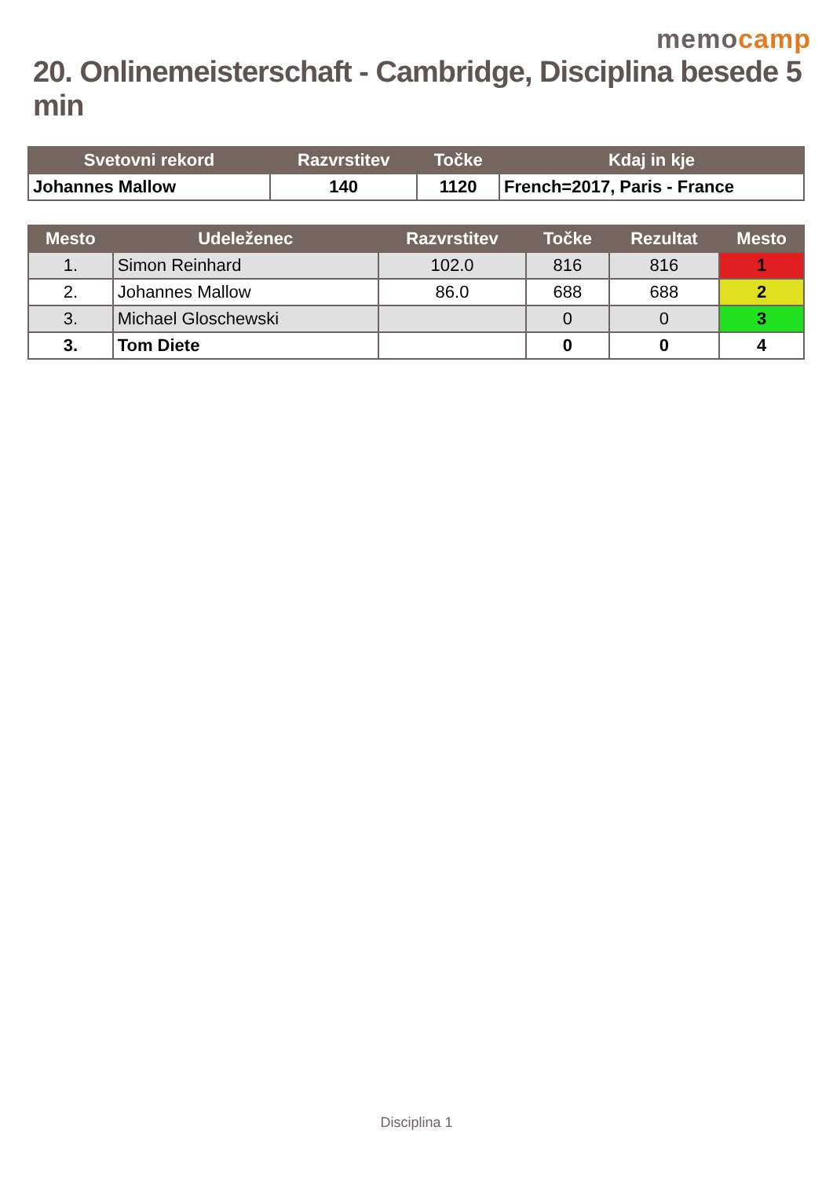memocamp
20. Onlinemeisterschaft - Cambridge, Disciplina besede 5 min
| Svetovni rekord | Razvrstitev | Točke | Kdaj in kje |
| --- | --- | --- | --- |
| Johannes Mallow | 140 | 1120 | French=2017, Paris - France |
| Mesto | Udeleženec | Razvrstitev | Točke | Rezultat | Mesto |
| --- | --- | --- | --- | --- | --- |
| 1. | Simon Reinhard | 102.0 | 816 | 816 | 1 |
| 2. | Johannes Mallow | 86.0 | 688 | 688 | 2 |
| 3. | Michael Gloschewski | | 0 | 0 | 3 |
| 3. | Tom Diete | | 0 | 0 | 4 |
Disciplina 1